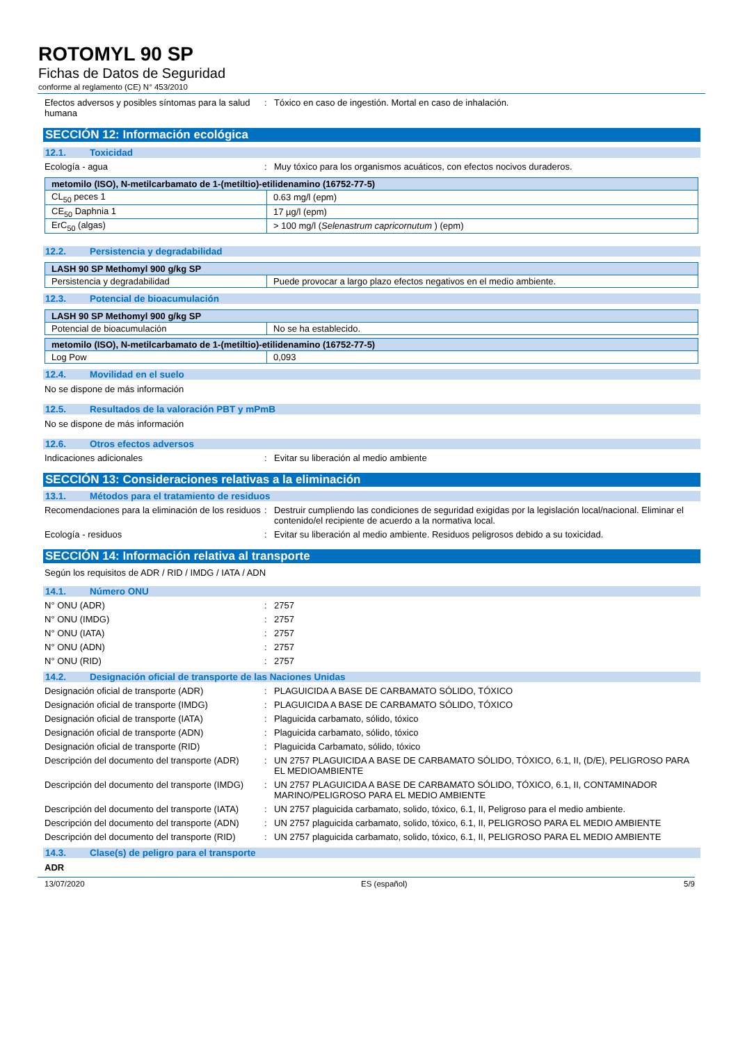ROTOMYL 90 SP
Fichas de Datos de Seguridad
conforme al reglamento (CE) N° 453/2010
Efectos adversos y posibles síntomas para la salud humana
: Tóxico en caso de ingestión. Mortal en caso de inhalación.
SECCIÓN 12: Información ecológica
12.1. Toxicidad
Ecología - agua : Muy tóxico para los organismos acuáticos, con efectos nocivos duraderos.
| metomilo (ISO), N-metilcarbamato de 1-(metiltio)-etilidenamino (16752-77-5) | |
| --- | --- |
| CL<sub>50</sub> peces 1 | 0.63 mg/l (epm) |
| CE<sub>50</sub> Daphnia 1 | 17 µg/l (epm) |
| ErC<sub>50</sub> (algas) | > 100 mg/l ( Selenastrum capricornutum ) (epm) |
12.2. Persistencia y degradabilidad
| LASH 90 SP Methomyl 900 g/kg SP | |
| --- | --- |
| Persistencia y degradabilidad | Puede provocar a largo plazo efectos negativos en el medio ambiente. |
12.3. Potencial de bioacumulación
| LASH 90 SP Methomyl 900 g/kg SP | |
| --- | --- |
| Potencial de bioacumulación | No se ha establecido. |
| metomilo (ISO), N-metilcarbamato de 1-(metiltio)-etilidenamino (16752-77-5) | |
| --- | --- |
| Log Pow | 0,093 |
12.4. Movilidad en el suelo
No se dispone de más información
12.5. Resultados de la valoración PBT y mPmB
No se dispone de más información
12.6. Otros efectos adversos
Indicaciones adicionales : Evitar su liberación al medio ambiente
SECCIÓN 13: Consideraciones relativas a la eliminación
13.1. Métodos para el tratamiento de residuos
Recomendaciones para la eliminación de los residuos
: Destruir cumpliendo las condiciones de seguridad exigidas por la legislación local/nacional. Eliminar el contenido/el recipiente de acuerdo a la normativa local.
Ecología - residuos : Evitar su liberación al medio ambiente. Residuos peligrosos debido a su toxicidad.
SECCIÓN 14: Información relativa al transporte
Según los requisitos de ADR / RID / IMDG / IATA / ADN
14.1. Número ONU
N° ONU (ADR) : 2757
N° ONU (IMDG) : 2757
N° ONU (IATA) : 2757
N° ONU (ADN) : 2757
N° ONU (RID) : 2757
14.2. Designación oficial de transporte de las Naciones Unidas
Designación oficial de transporte (ADR) : PLAGUICIDA A BASE DE CARBAMATO SÓLIDO, TÓXICO
Designación oficial de transporte (IMDG) : PLAGUICIDA A BASE DE CARBAMATO SÓLIDO, TÓXICO
Designación oficial de transporte (IATA) : Plaguicida carbamato, sólido, tóxico
Designación oficial de transporte (ADN) : Plaguicida carbamato, sólido, tóxico
Designación oficial de transporte (RID) : Plaguicida Carbamato, sólido, tóxico
Descripción del documento del transporte (ADR)
: UN 2757 PLAGUICIDA A BASE DE CARBAMATO SÓLIDO, TÓXICO, 6.1, II, (D/E), PELIGROSO PARA EL MEDIOAMBIENTE
Descripción del documento del transporte (IMDG)
: UN 2757 PLAGUICIDA A BASE DE CARBAMATO SÓLIDO, TÓXICO, 6.1, II, CONTAMINADOR MARINO/PELIGROSO PARA EL MEDIO AMBIENTE
Descripción del documento del transporte (IATA)
: UN 2757 plaguicida carbamato, solido, tóxico, 6.1, II, Peligroso para el medio ambiente.
Descripción del documento del transporte (ADN)
: UN 2757 plaguicida carbamato, solido, tóxico, 6.1, II, PELIGROSO PARA EL MEDIO AMBIENTE
Descripción del documento del transporte (RID)
: UN 2757 plaguicida carbamato, solido, tóxico, 6.1, II, PELIGROSO PARA EL MEDIO AMBIENTE
14.3. Clase(s) de peligro para el transporte
ADR
13/07/2020 ES (español) 5/9